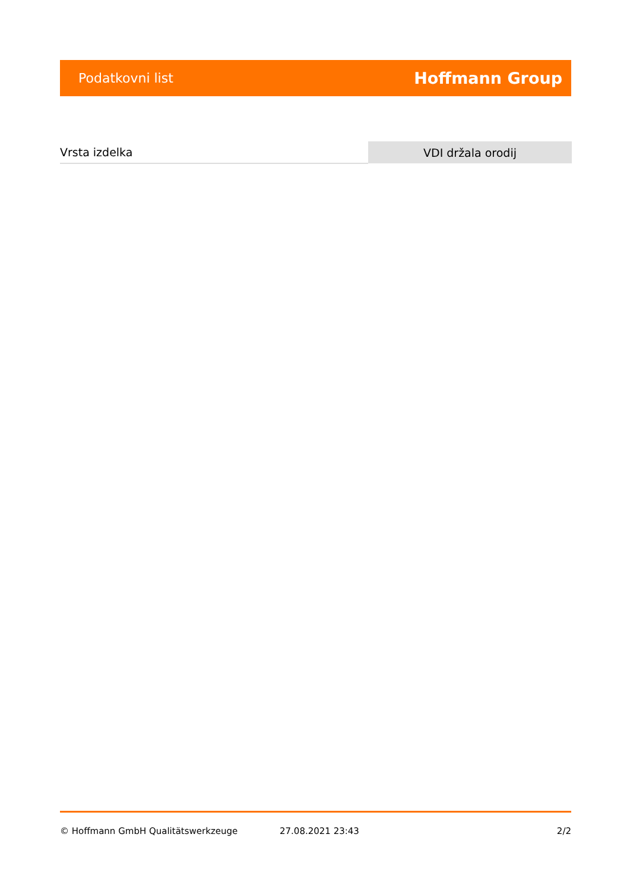Podatkovni list Hoffmann Group
| Vrsta izdelka | VDI držala orodij |
© Hoffmann GmbH Qualitätswerkzeuge 27.08.2021 23:43 2/2